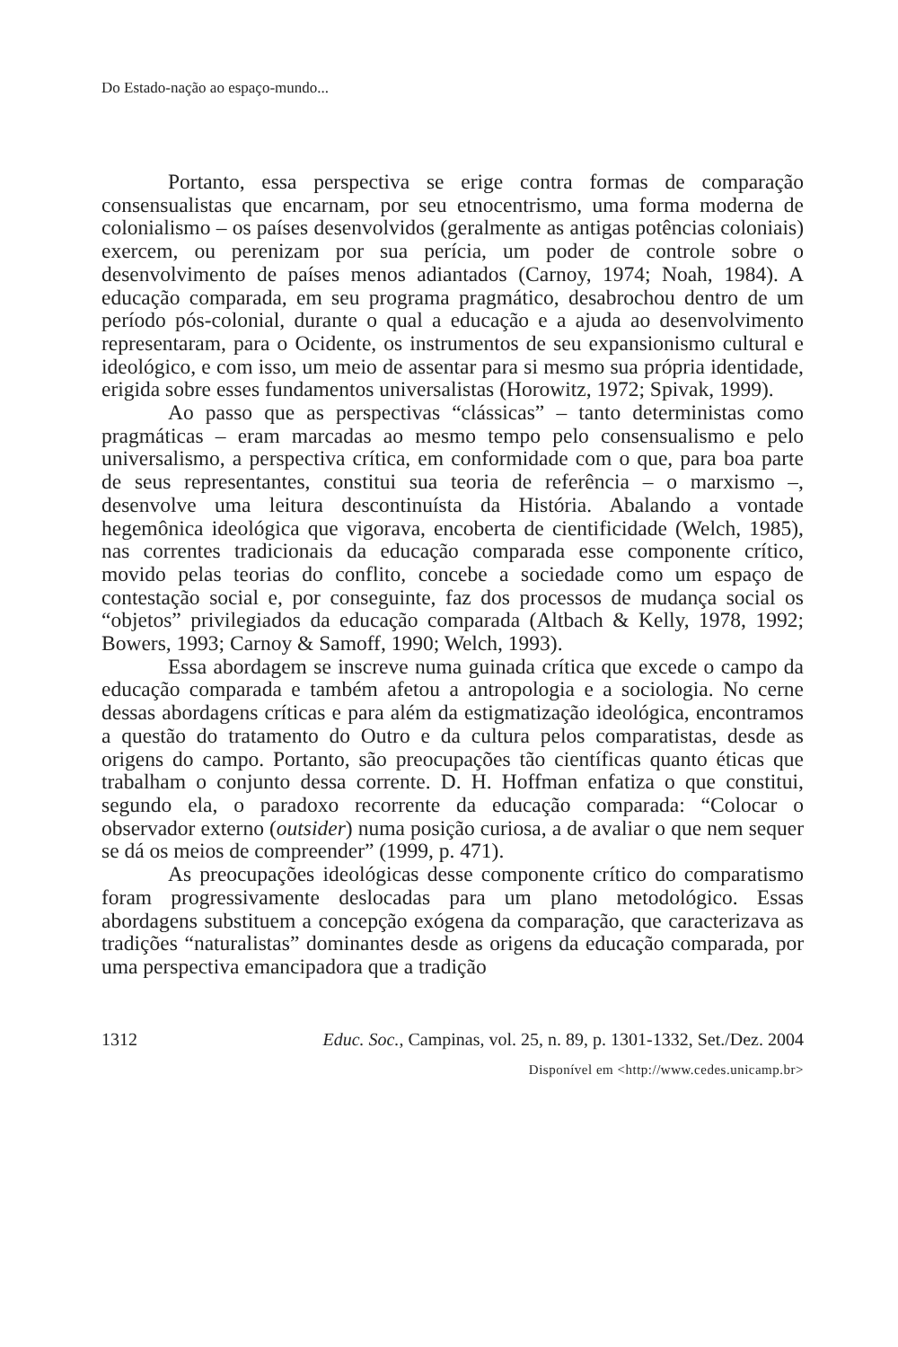Do Estado-nação ao espaço-mundo...
Portanto, essa perspectiva se erige contra formas de comparação consensualistas que encarnam, por seu etnocentrismo, uma forma moderna de colonialismo – os países desenvolvidos (geralmente as antigas potências coloniais) exercem, ou perenizam por sua perícia, um poder de controle sobre o desenvolvimento de países menos adiantados (Carnoy, 1974; Noah, 1984). A educação comparada, em seu programa pragmático, desabrochou dentro de um período pós-colonial, durante o qual a educação e a ajuda ao desenvolvimento representaram, para o Ocidente, os instrumentos de seu expansionismo cultural e ideológico, e com isso, um meio de assentar para si mesmo sua própria identidade, erigida sobre esses fundamentos universalistas (Horowitz, 1972; Spivak, 1999).
Ao passo que as perspectivas “clássicas” – tanto deterministas como pragmáticas – eram marcadas ao mesmo tempo pelo consensualismo e pelo universalismo, a perspectiva crítica, em conformidade com o que, para boa parte de seus representantes, constitui sua teoria de referência – o marxismo –, desenvolve uma leitura descontinuísta da História. Abalando a vontade hegemônica ideológica que vigorava, encoberta de cientificidade (Welch, 1985), nas correntes tradicionais da educação comparada esse componente crítico, movido pelas teorias do conflito, concebe a sociedade como um espaço de contestação social e, por conseguinte, faz dos processos de mudança social os “objetos” privilegiados da educação comparada (Altbach & Kelly, 1978, 1992; Bowers, 1993; Carnoy & Samoff, 1990; Welch, 1993).
Essa abordagem se inscreve numa guinada crítica que excede o campo da educação comparada e também afetou a antropologia e a sociologia. No cerne dessas abordagens críticas e para além da estigmatização ideológica, encontramos a questão do tratamento do Outro e da cultura pelos comparatistas, desde as origens do campo. Portanto, são preocupações tão científicas quanto éticas que trabalham o conjunto dessa corrente. D. H. Hoffman enfatiza o que constitui, segundo ela, o paradoxo recorrente da educação comparada: “Colocar o observador externo (outsider) numa posição curiosa, a de avaliar o que nem sequer se dá os meios de compreender” (1999, p. 471).
As preocupações ideológicas desse componente crítico do comparatismo foram progressivamente deslocadas para um plano metodológico. Essas abordagens substituem a concepção exógena da comparação, que caracterizava as tradições “naturalistas” dominantes desde as origens da educação comparada, por uma perspectiva emancipadora que a tradição
1312 Educ. Soc., Campinas, vol. 25, n. 89, p. 1301-1332, Set./Dez. 2004
Disponível em <http://www.cedes.unicamp.br>